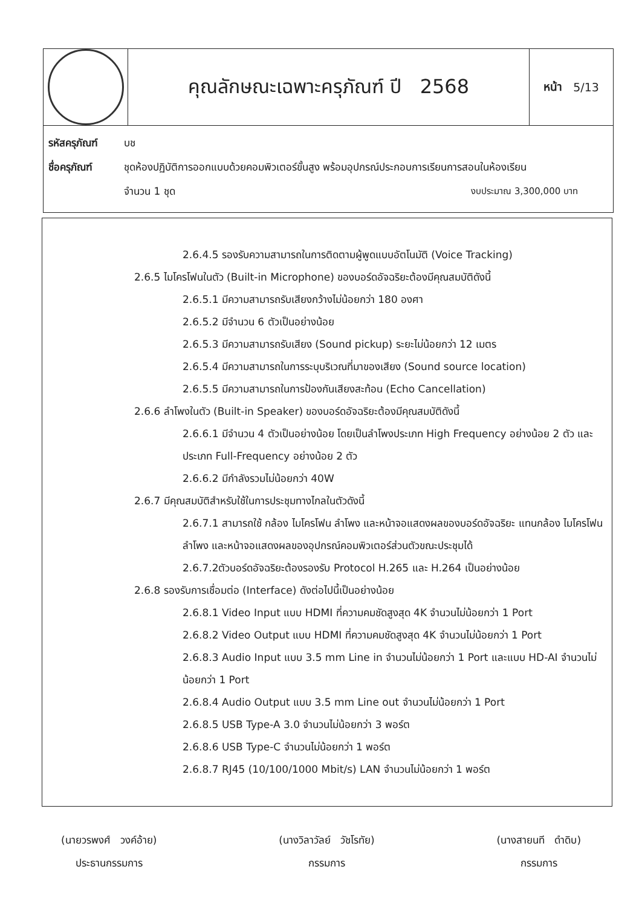คุณลักษณะเฉพาะครุภัณฑ์ ปี 2568
หน้า 5/13
รหัสครุภัณฑ์ บช
ชื่อครุภัณฑ์ ชุดห้องปฏิบัติการออกแบบด้วยคอมพิวเตอร์ขั้นสูง พร้อมอุปกรณ์ประกอบการเรียนการสอนในห้องเรียน
จำนวน 1 ชุด งบประมาณ 3,300,000 บาท
2.6.4.5 รองรับความสามารถในการติดตามผู้พูดแบบอัตโนมัติ (Voice Tracking)
2.6.5 ไมโครโฟนในตัว (Built-in Microphone) ของบอร์ดอัจฉริยะต้องมีคุณสมบัติดังนี้
2.6.5.1 มีความสามารถรับเสียงกว้างไม่น้อยกว่า 180 องศา
2.6.5.2 มีจำนวน 6 ตัวเป็นอย่างน้อย
2.6.5.3 มีความสามารถรับเสียง (Sound pickup) ระยะไม่น้อยกว่า 12 เมตร
2.6.5.4 มีความสามารถในการระบุบริเวณที่มาของเสียง (Sound source location)
2.6.5.5 มีความสามารถในการป้องกันเสียงสะท้อน (Echo Cancellation)
2.6.6 ลำโพงในตัว (Built-in Speaker) ของบอร์ดอัจฉริยะต้องมีคุณสมบัติดังนี้
2.6.6.1 มีจำนวน 4 ตัวเป็นอย่างน้อย โดยเป็นลำโพงประเภท High Frequency อย่างน้อย 2 ตัว และ ประเภท Full-Frequency อย่างน้อย 2 ตัว
2.6.6.2 มีกำลังรวมไม่น้อยกว่า 40W
2.6.7 มีคุณสมบัติสำหรับใช้ในการประชุมทางไกลในตัวดังนี้
2.6.7.1 สามารถใช้ กล้อง ไมโครโฟน ลำโพง และหน้าจอแสดงผลของบอร์ดอัจฉริยะ แทนกล้อง ไมโครโฟน ลำโพง และหน้าจอแสดงผลของอุปกรณ์คอมพิวเตอร์ส่วนตัวขณะประชุมได้
2.6.7.2ตัวบอร์ดอัจฉริยะต้องรองรับ Protocol H.265 และ H.264 เป็นอย่างน้อย
2.6.8 รองรับการเชื่อมต่อ (Interface) ดังต่อไปนี้เป็นอย่างน้อย
2.6.8.1 Video Input แบบ HDMI ที่ความคมชัดสูงสุด 4K จำนวนไม่น้อยกว่า 1 Port
2.6.8.2 Video Output แบบ HDMI ที่ความคมชัดสูงสุด 4K จำนวนไม่น้อยกว่า 1 Port
2.6.8.3 Audio Input แบบ 3.5 mm Line in จำนวนไม่น้อยกว่า 1 Port และแบบ HD-AI จำนวนไม่น้อยกว่า 1 Port
2.6.8.4 Audio Output แบบ 3.5 mm Line out จำนวนไม่น้อยกว่า 1 Port
2.6.8.5 USB Type-A 3.0 จำนวนไม่น้อยกว่า 3 พอร์ต
2.6.8.6 USB Type-C จำนวนไม่น้อยกว่า 1 พอร์ต
2.6.8.7 RJ45 (10/100/1000 Mbit/s) LAN จำนวนไม่น้อยกว่า 1 พอร์ต
(นายวรพงศ์ วงค์อ้าย)
ประธานกรรมการ
(นางวิลาวัลย์ วัชโรทัย)
กรรมการ
(นางสายนที ดำดิบ)
กรรมการ